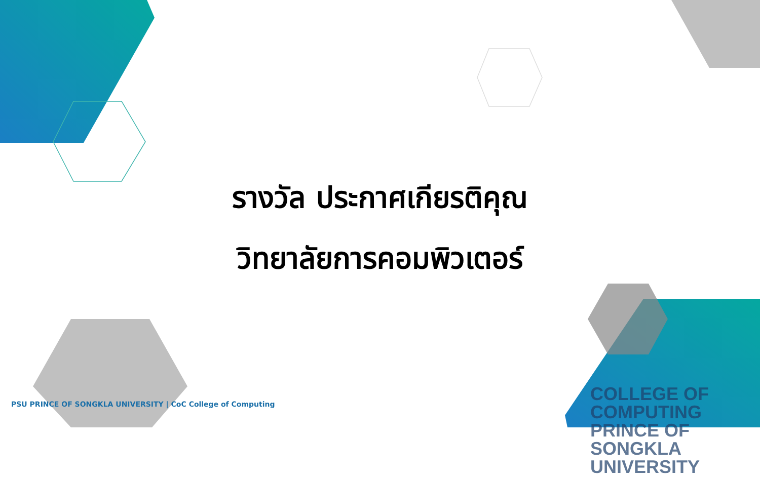รางวัล ประกาศเกียรติคุณ
วิทยาลัยการคอมพิวเตอร์
PSU PRINCE OF SONGKLA UNIVERSITY | CoC College of Computing
COLLEGE OF COMPUTING
PRINCE OF SONGKLA UNIVERSITY